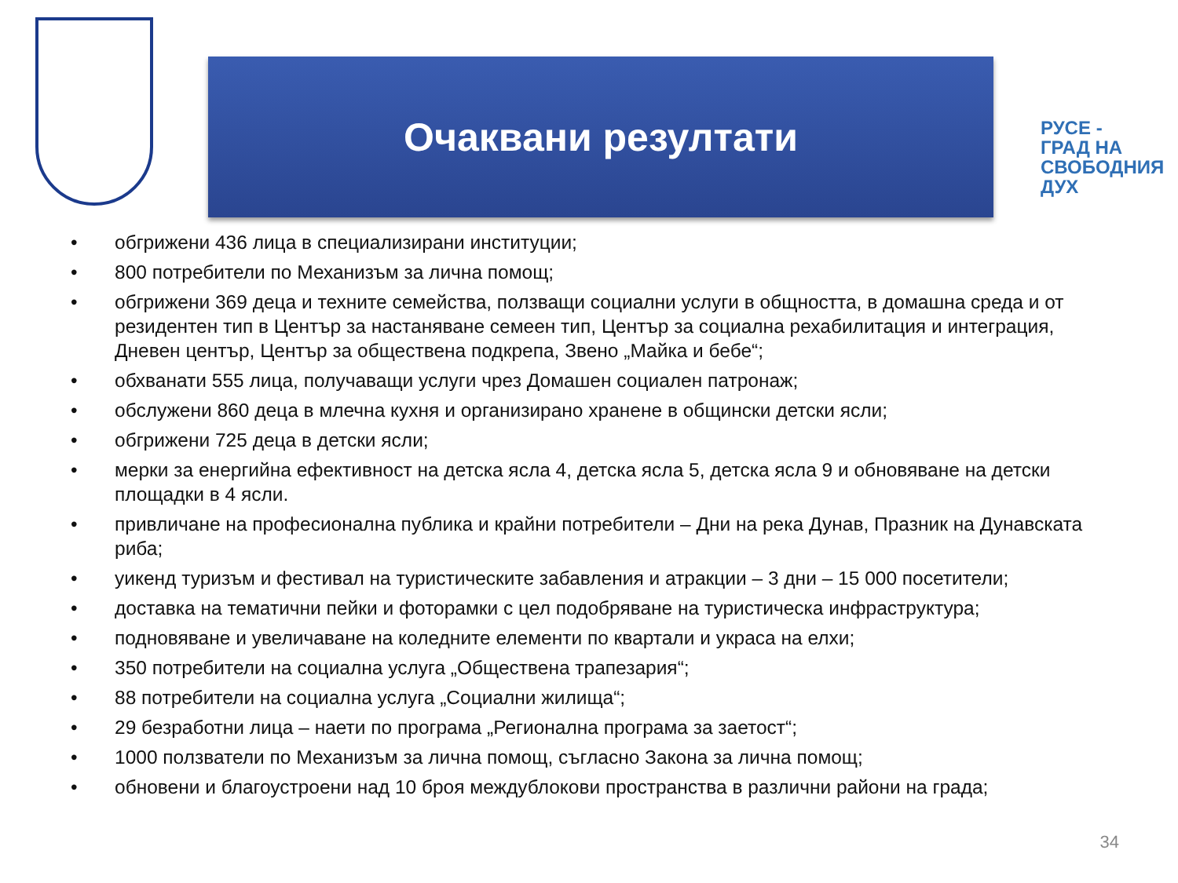Очаквани резултати
РУСЕ -
ГРАД НА
СВОБОДНИЯ
ДУХ
• обгрижени 436 лица в специализирани институции;
• 800 потребители по Механизъм за лична помощ;
• обгрижени 369 деца и техните семейства, ползващи социални услуги в общността, в домашна среда и от резидентен тип в Център за настаняване семеен тип, Център за социална рехабилитация и интеграция, Дневен център, Център за обществена подкрепа, Звено „Майка и бебе“;
• обхванати 555 лица, получаващи услуги чрез Домашен социален патронаж;
• обслужени 860 деца в млечна кухня и организирано хранене в общински детски ясли;
• обгрижени 725 деца в детски ясли;
• мерки за енергийна ефективност на детска ясла 4, детска ясла 5, детска ясла 9 и обновяване на детски площадки в 4 ясли.
• привличане на професионална публика и крайни потребители – Дни на река Дунав, Празник на Дунавската риба;
• уикенд туризъм и фестивал на туристическите забавления и атракции – 3 дни – 15 000 посетители;
• доставка на тематични пейки и фоторамки с цел подобряване на туристическа инфраструктура;
• подновяване и увеличаване на коледните елементи по квартали и украса на елхи;
• 350 потребители на социална услуга „Обществена трапезария“;
• 88 потребители на социална услуга „Социални жилища“;
• 29 безработни лица – наети по програма „Регионална програма за заетост“;
• 1000 ползватели по Механизъм за лична помощ, съгласно Закона за лична помощ;
• обновени и благоустроени над 10 броя междублокови пространства в различни райони на града;
34